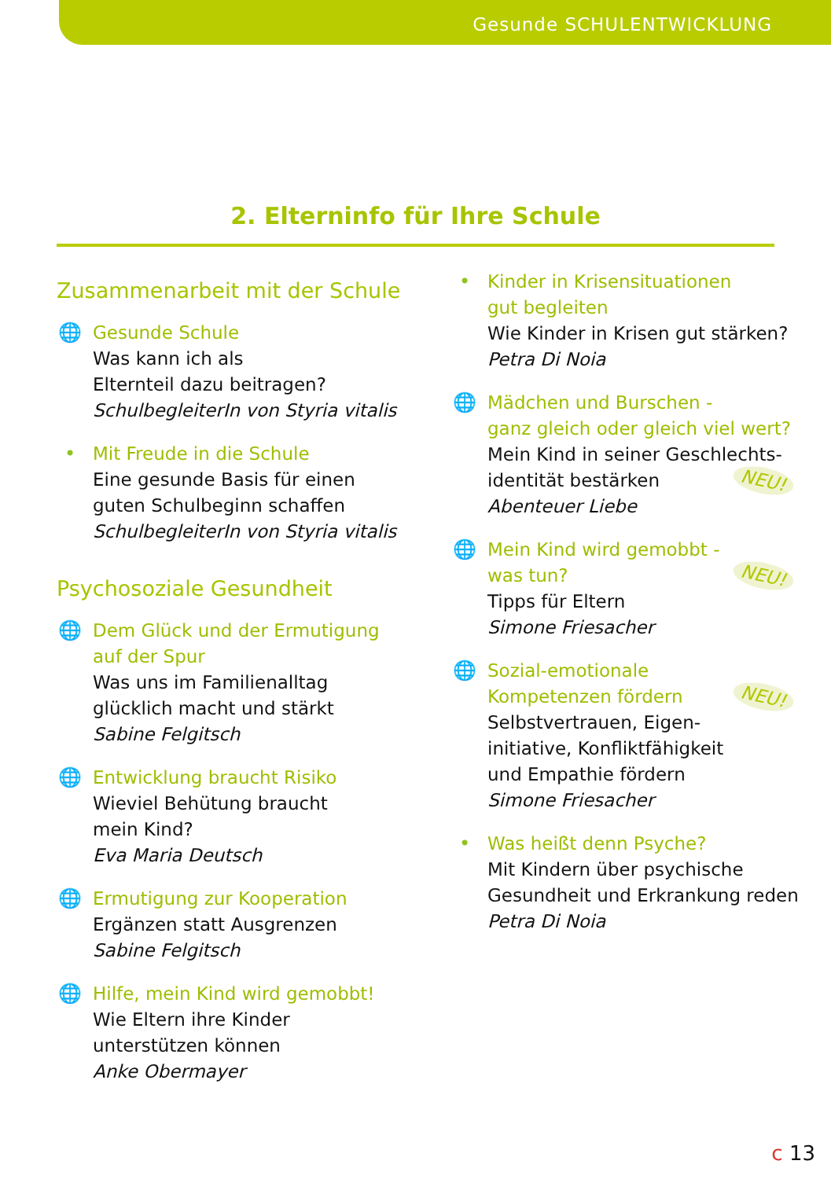Gesunde SCHULENTWICKLUNG
2. Elterninfo für Ihre Schule
Zusammenarbeit mit der Schule
🌐 Gesunde Schule
Was kann ich als
Elternteil dazu beitragen?
SchulbegleiterIn von Styria vitalis
• Mit Freude in die Schule
Eine gesunde Basis für einen
guten Schulbeginn schaffen
SchulbegleiterIn von Styria vitalis
Psychosoziale Gesundheit
🌐 Dem Glück und der Ermutigung
auf der Spur
Was uns im Familienalltag
glücklich macht und stärkt
Sabine Felgitsch
🌐 Entwicklung braucht Risiko
Wieviel Behütung braucht
mein Kind?
Eva Maria Deutsch
🌐 Ermutigung zur Kooperation
Ergänzen statt Ausgrenzen
Sabine Felgitsch
🌐 Hilfe, mein Kind wird gemobbt!
Wie Eltern ihre Kinder
unterstützen können
Anke Obermayer
• Kinder in Krisensituationen
gut begleiten
Wie Kinder in Krisen gut stärken?
Petra Di Noia
🌐 Mädchen und Burschen -
ganz gleich oder gleich viel wert?
Mein Kind in seiner Geschlechts-
NEU! identität bestärken
Abenteuer Liebe
🌐 Mein Kind wird gemobbt -
NEU! was tun?
Tipps für Eltern
Simone Friesacher
🌐 Sozial-emotionale
NEU! Kompetenzen fördern
Selbstvertrauen, Eigen-
initiative, Konfliktfähigkeit
und Empathie fördern
Simone Friesacher
• Was heißt denn Psyche?
Mit Kindern über psychische
Gesundheit und Erkrankung reden
Petra Di Noia
c 13